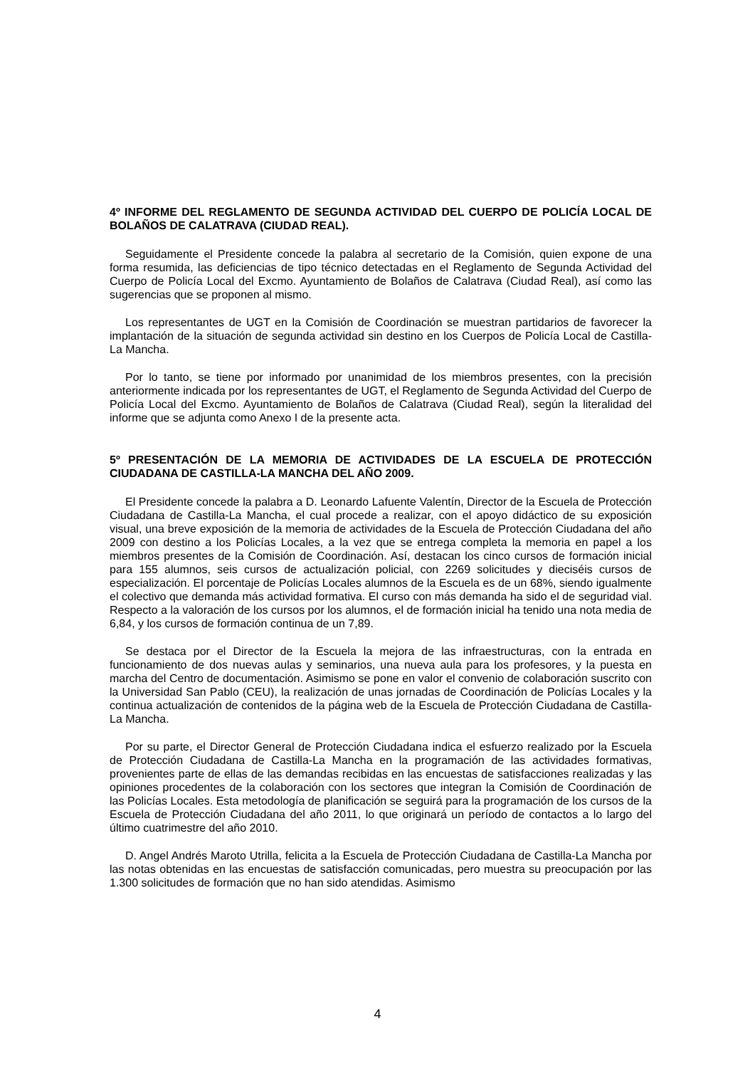4º INFORME DEL REGLAMENTO DE SEGUNDA ACTIVIDAD DEL CUERPO DE POLICÍA LOCAL DE BOLAÑOS DE CALATRAVA (CIUDAD REAL).
Seguidamente el Presidente concede la palabra al secretario de la Comisión, quien expone de una forma resumida, las deficiencias de tipo técnico detectadas en el Reglamento de Segunda Actividad del Cuerpo de Policía Local del Excmo. Ayuntamiento de Bolaños de Calatrava (Ciudad Real), así como las sugerencias que se proponen al mismo.
Los representantes de UGT en la Comisión de Coordinación se muestran partidarios de favorecer la implantación de la situación de segunda actividad sin destino en los Cuerpos de Policía Local de Castilla-La Mancha.
Por lo tanto, se tiene por informado por unanimidad de los miembros presentes, con la precisión anteriormente indicada por los representantes de UGT, el Reglamento de Segunda Actividad del Cuerpo de Policía Local del Excmo. Ayuntamiento de Bolaños de Calatrava (Ciudad Real), según la literalidad del informe que se adjunta como Anexo I de la presente acta.
5º PRESENTACIÓN DE LA MEMORIA DE ACTIVIDADES DE LA ESCUELA DE PROTECCIÓN CIUDADANA DE CASTILLA-LA MANCHA DEL AÑO 2009.
El Presidente concede la palabra a D. Leonardo Lafuente Valentín, Director de la Escuela de Protección Ciudadana de Castilla-La Mancha, el cual procede a realizar, con el apoyo didáctico de su exposición visual, una breve exposición de la memoria de actividades de la Escuela de Protección Ciudadana del año 2009 con destino a los Policías Locales, a la vez que se entrega completa la memoria en papel a los miembros presentes de la Comisión de Coordinación. Así, destacan los cinco cursos de formación inicial para 155 alumnos, seis cursos de actualización policial, con 2269 solicitudes y dieciséis cursos de especialización. El porcentaje de Policías Locales alumnos de la Escuela es de un 68%, siendo igualmente el colectivo que demanda más actividad formativa. El curso con más demanda ha sido el de seguridad vial. Respecto a la valoración de los cursos por los alumnos, el de formación inicial ha tenido una nota media de 6,84, y los cursos de formación continua de un 7,89.
Se destaca por el Director de la Escuela la mejora de las infraestructuras, con la entrada en funcionamiento de dos nuevas aulas y seminarios, una nueva aula para los profesores, y la puesta en marcha del Centro de documentación. Asimismo se pone en valor el convenio de colaboración suscrito con la Universidad San Pablo (CEU), la realización de unas jornadas de Coordinación de Policías Locales y la continua actualización de contenidos de la página web de la Escuela de Protección Ciudadana de Castilla-La Mancha.
Por su parte, el Director General de Protección Ciudadana indica el esfuerzo realizado por la Escuela de Protección Ciudadana de Castilla-La Mancha en la programación de las actividades formativas, provenientes parte de ellas de las demandas recibidas en las encuestas de satisfacciones realizadas y las opiniones procedentes de la colaboración con los sectores que integran la Comisión de Coordinación de las Policías Locales. Esta metodología de planificación se seguirá para la programación de los cursos de la Escuela de Protección Ciudadana del año 2011, lo que originará un período de contactos a lo largo del último cuatrimestre del año 2010.
D. Angel Andrés Maroto Utrilla, felicita a la Escuela de Protección Ciudadana de Castilla-La Mancha por las notas obtenidas en las encuestas de satisfacción comunicadas, pero muestra su preocupación por las 1.300 solicitudes de formación que no han sido atendidas. Asimismo
4